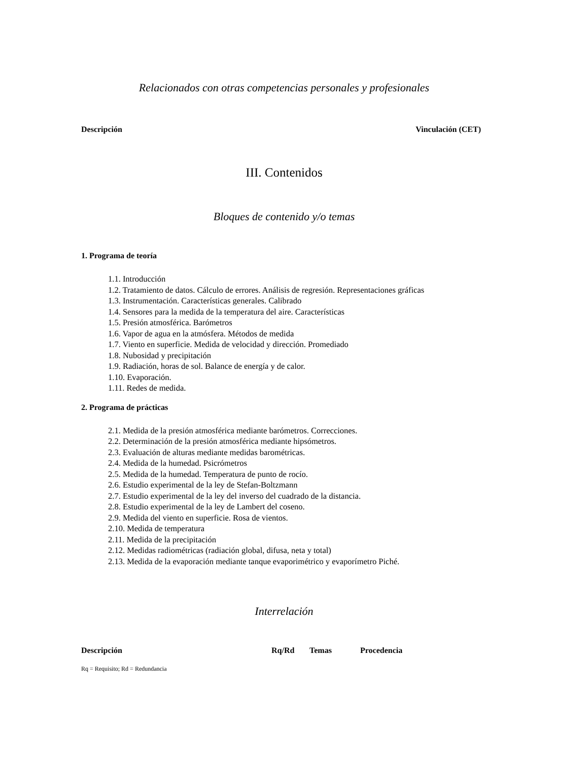Relacionados con otras competencias personales y profesionales
| Descripción | Vinculación (CET) |
| --- | --- |
III. Contenidos
Bloques de contenido y/o temas
1. Programa de teoría
1.1. Introducción
1.2. Tratamiento de datos. Cálculo de errores. Análisis de regresión. Representaciones gráficas
1.3. Instrumentación. Características generales. Calibrado
1.4. Sensores para la medida de la temperatura del aire. Características
1.5. Presión atmosférica. Barómetros
1.6. Vapor de agua en la atmósfera. Métodos de medida
1.7. Viento en superficie. Medida de velocidad y dirección. Promediado
1.8. Nubosidad y precipitación
1.9. Radiación, horas de sol. Balance de energía y de calor.
1.10. Evaporación.
1.11. Redes de medida.
2. Programa de prácticas
2.1. Medida de la presión atmosférica mediante barómetros. Correcciones.
2.2. Determinación de la presión atmosférica mediante hipsómetros.
2.3. Evaluación de alturas mediante medidas barométricas.
2.4. Medida de la humedad. Psicrómetros
2.5. Medida de la humedad. Temperatura de punto de rocío.
2.6. Estudio experimental de la ley de Stefan-Boltzmann
2.7. Estudio experimental de la ley del inverso del cuadrado de la distancia.
2.8. Estudio experimental de la ley de Lambert del coseno.
2.9. Medida del viento en superficie. Rosa de vientos.
2.10. Medida de temperatura
2.11. Medida de la precipitación
2.12. Medidas radiométricas (radiación global, difusa, neta y total)
2.13. Medida de la evaporación mediante tanque evaporimétrico y evaporímetro Piché.
Interrelación
| Descripción | Rq/Rd | Temas | Procedencia |
| --- | --- | --- | --- |
Rq = Requisito; Rd = Redundancia